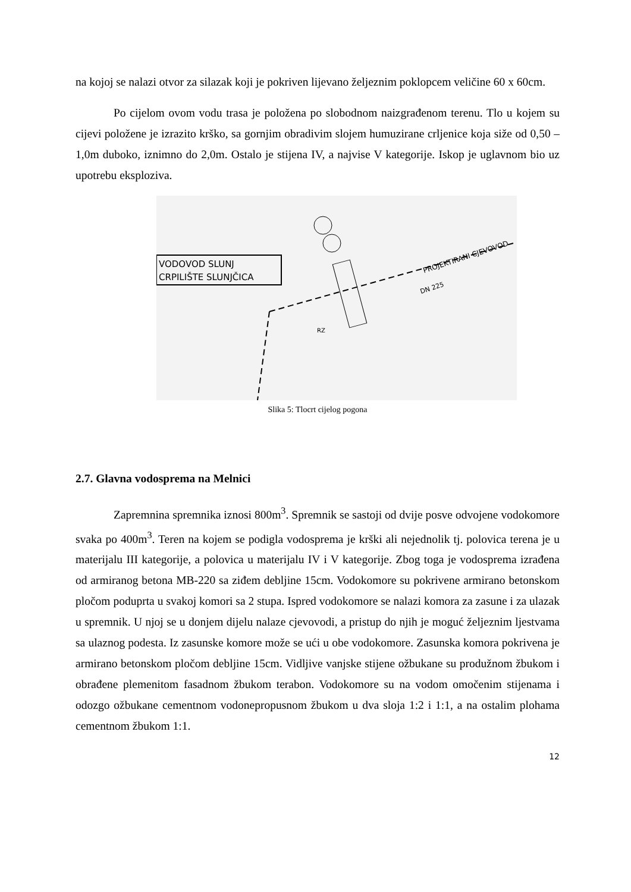na kojoj se nalazi otvor za silazak koji je pokriven lijevano željeznim poklopcem veličine 60 x 60cm.
Po cijelom ovom vodu trasa je položena po slobodnom naizgrađenom terenu. Tlo u kojem su cijevi položene je izrazito krško, sa gornjim obradivim slojem humuzirane crljenice koja siže od 0,50 – 1,0m duboko, iznimno do 2,0m. Ostalo je stijena IV, a najvise V kategorije. Iskop je uglavnom bio uz upotrebu eksploziva.
VODOVOD SLUNJ
CRPILIŠTE SLUNJČICA
PROJEKTIRANI CJEVOVOD
DN 225
RZ
Slika 5: Tlocrt cijelog pogona
2.7. Glavna vodosprema na Melnici
Zapremnina spremnika iznosi 800m<sup>3</sup>. Spremnik se sastoji od dvije posve odvojene vodokomore svaka po 400m<sup>3</sup>. Teren na kojem se podigla vodosprema je krški ali nejednolik tj. polovica terena je u materijalu III kategorije, a polovica u materijalu IV i V kategorije. Zbog toga je vodosprema izrađena od armiranog betona MB-220 sa ziđem debljine 15cm. Vodokomore su pokrivene armirano betonskom pločom poduprta u svakoj komori sa 2 stupa. Ispred vodokomore se nalazi komora za zasune i za ulazak u spremnik. U njoj se u donjem dijelu nalaze cjevovodi, a pristup do njih je moguć željeznim ljestvama sa ulaznog podesta. Iz zasunske komore može se ući u obe vodokomore. Zasunska komora pokrivena je armirano betonskom pločom debljine 15cm. Vidljive vanjske stijene ožbukane su produžnom žbukom i obrađene plemenitom fasadnom žbukom terabon. Vodokomore su na vodom omočenim stijenama i odozgo ožbukane cementnom vodonepropusnom žbukom u dva sloja 1:2 i 1:1, a na ostalim plohama cementnom žbukom 1:1.
12